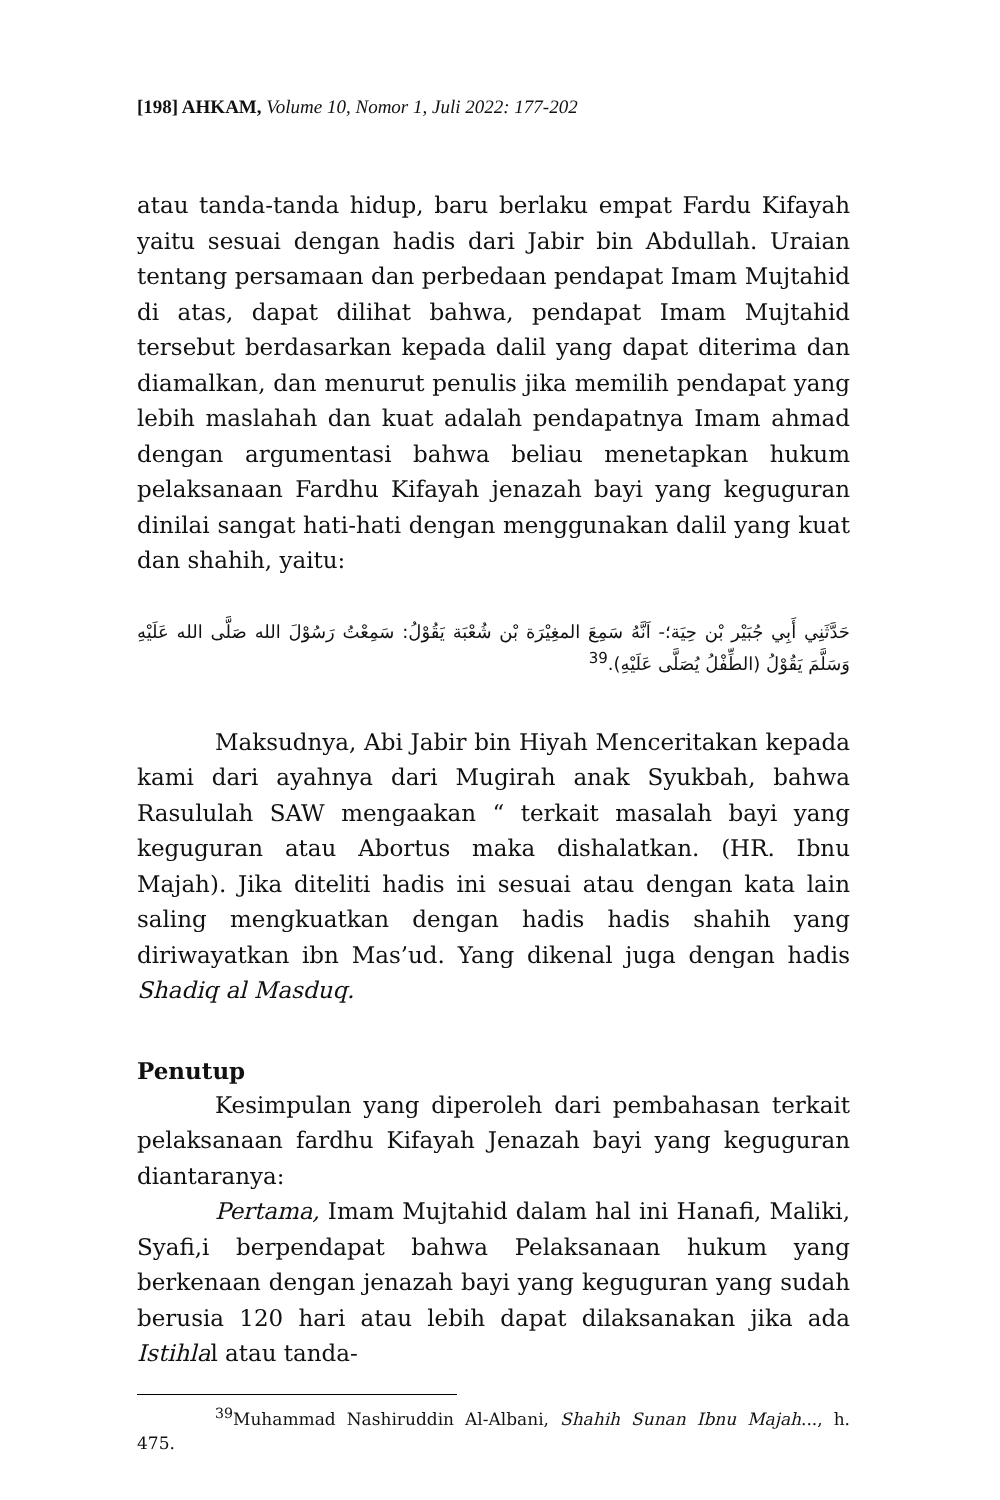[198] AHKAM, Volume 10, Nomor 1, Juli 2022: 177-202
atau tanda-tanda hidup, baru berlaku empat Fardu Kifayah yaitu sesuai dengan hadis dari Jabir bin Abdullah. Uraian tentang persamaan dan perbedaan pendapat Imam Mujtahid di atas, dapat dilihat bahwa, pendapat Imam Mujtahid tersebut berdasarkan kepada dalil yang dapat diterima dan diamalkan, dan menurut penulis jika memilih pendapat yang lebih maslahah dan kuat adalah pendapatnya Imam ahmad dengan argumentasi bahwa beliau menetapkan hukum pelaksanaan Fardhu Kifayah jenazah bayi yang keguguran dinilai sangat hati-hati dengan menggunakan dalil yang kuat dan shahih, yaitu:
حَدَّثَنِي أَبِي جُبَيْر بْن حِيَة؛- اَنَّهُ سَمِعَ المغِيْرَة بْن شُعْبَة يَقُوْلُ: سَمِعْتُ رَسُوْلَ الله صَلَّى الله عَلَيْهِ وَسَلَّمَ يَقُوْلُ (الطِّفْلُ يُصَلَّى عَلَيْهِ).<sup>39</sup>
Maksudnya, Abi Jabir bin Hiyah Menceritakan kepada kami dari ayahnya dari Mugirah anak Syukbah, bahwa Rasululah SAW mengaakan “ terkait masalah bayi yang keguguran atau Abortus maka dishalatkan. (HR. Ibnu Majah). Jika diteliti hadis ini sesuai atau dengan kata lain saling mengkuatkan dengan hadis hadis shahih yang diriwayatkan ibn Mas’ud. Yang dikenal juga dengan hadis Shadiq al Masduq.
Penutup
Kesimpulan yang diperoleh dari pembahasan terkait pelaksanaan fardhu Kifayah Jenazah bayi yang keguguran diantaranya:
Pertama, Imam Mujtahid dalam hal ini Hanafi, Maliki, Syafi,i berpendapat bahwa Pelaksanaan hukum yang berkenaan dengan jenazah bayi yang keguguran yang sudah berusia 120 hari atau lebih dapat dilaksanakan jika ada Istihlal atau tanda-
<sup>39</sup> Muhammad Nashiruddin Al-Albani, Shahih Sunan Ibnu Majah..., h. 475.